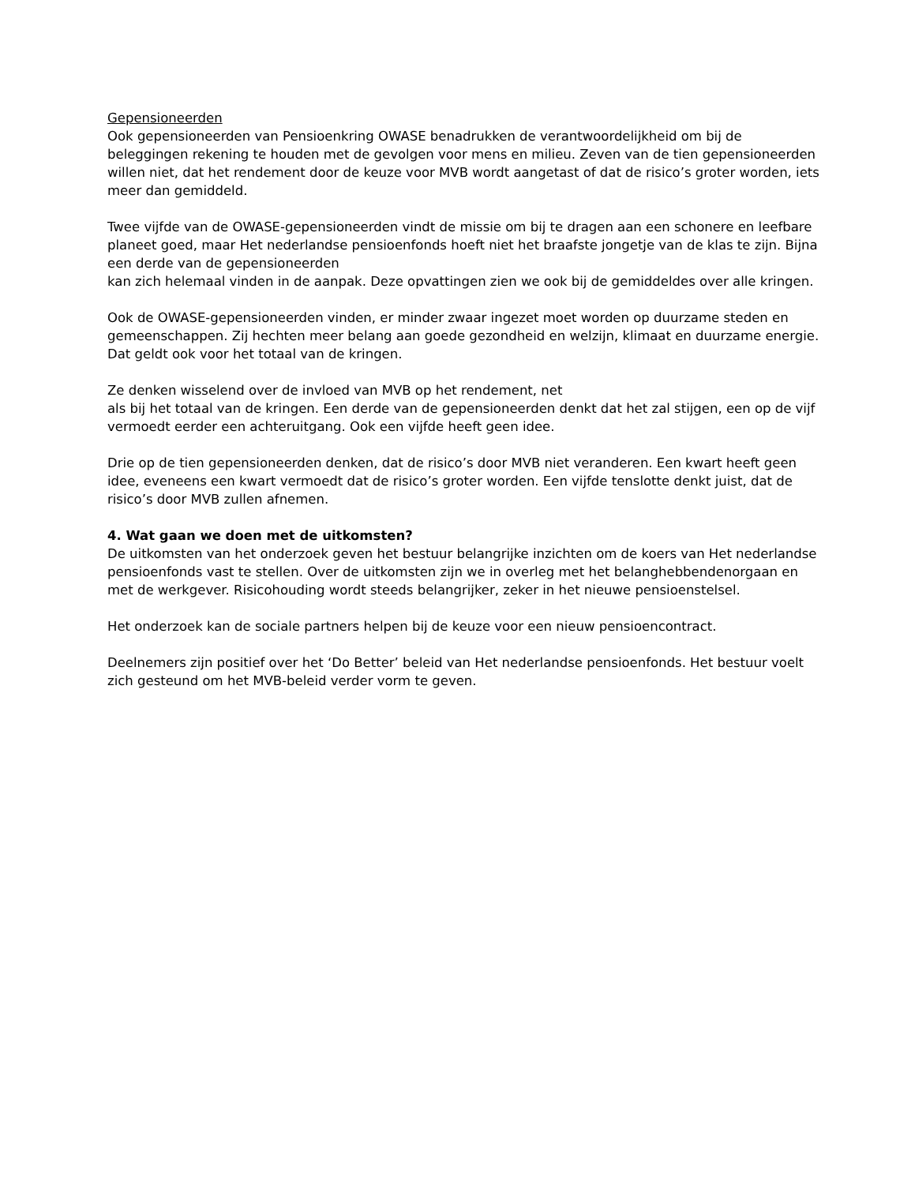Gepensioneerden
Ook gepensioneerden van Pensioenkring OWASE benadrukken de verantwoordelijkheid om bij de beleggingen rekening te houden met de gevolgen voor mens en milieu. Zeven van de tien gepensioneerden willen niet, dat het rendement door de keuze voor MVB wordt aangetast of dat de risico’s groter worden, iets meer dan gemiddeld.
Twee vijfde van de OWASE-gepensioneerden vindt de missie om bij te dragen aan een schonere en leefbare planeet goed, maar Het nederlandse pensioenfonds hoeft niet het braafste jongetje van de klas te zijn. Bijna een derde van de gepensioneerden
kan zich helemaal vinden in de aanpak. Deze opvattingen zien we ook bij de gemiddeldes over alle kringen.
Ook de OWASE-gepensioneerden vinden, er minder zwaar ingezet moet worden op duurzame steden en gemeenschappen. Zij hechten meer belang aan goede gezondheid en welzijn, klimaat en duurzame energie. Dat geldt ook voor het totaal van de kringen.
Ze denken wisselend over de invloed van MVB op het rendement, net
als bij het totaal van de kringen. Een derde van de gepensioneerden denkt dat het zal stijgen, een op de vijf vermoedt eerder een achteruitgang. Ook een vijfde heeft geen idee.
Drie op de tien gepensioneerden denken, dat de risico’s door MVB niet veranderen. Een kwart heeft geen idee, eveneens een kwart vermoedt dat de risico’s groter worden. Een vijfde tenslotte denkt juist, dat de risico’s door MVB zullen afnemen.
4. Wat gaan we doen met de uitkomsten?
De uitkomsten van het onderzoek geven het bestuur belangrijke inzichten om de koers van Het nederlandse pensioenfonds vast te stellen. Over de uitkomsten zijn we in overleg met het belanghebbendenorgaan en met de werkgever. Risicohouding wordt steeds belangrijker, zeker in het nieuwe pensioenstelsel.
Het onderzoek kan de sociale partners helpen bij de keuze voor een nieuw pensioencontract.
Deelnemers zijn positief over het ‘Do Better’ beleid van Het nederlandse pensioenfonds. Het bestuur voelt zich gesteund om het MVB-beleid verder vorm te geven.